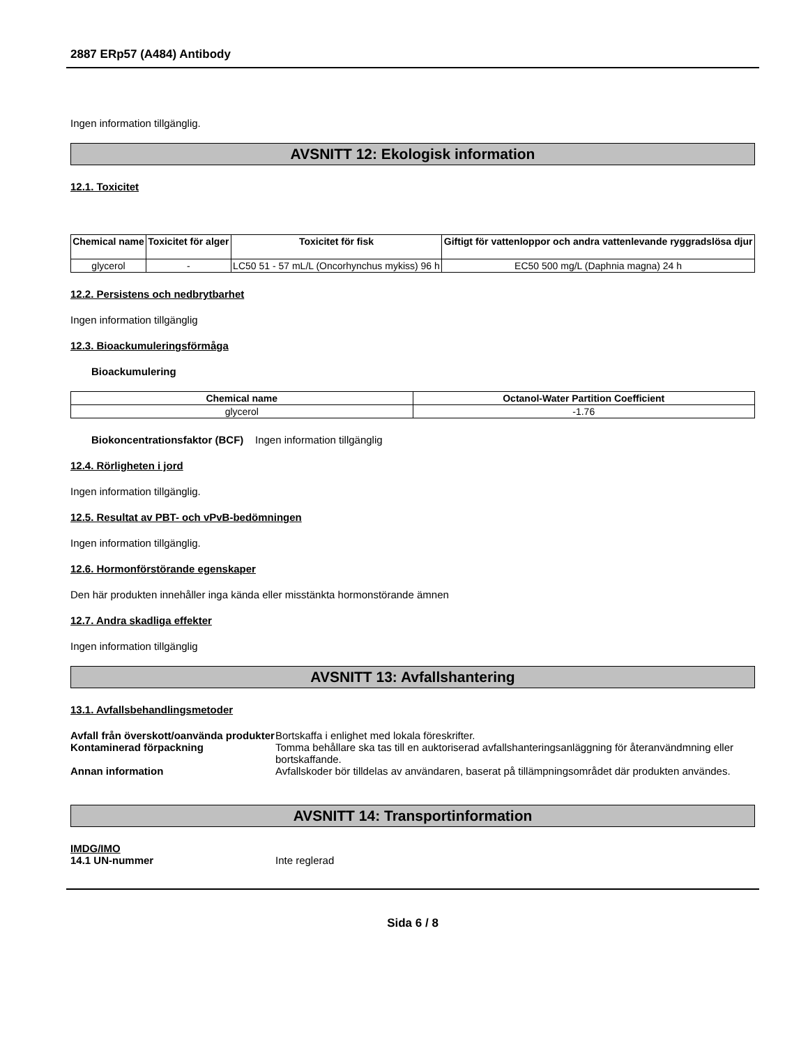2887 ERp57 (A484) Antibody
Ingen information tillgänglig.
AVSNITT 12: Ekologisk information
12.1. Toxicitet
| Chemical name | Toxicitet för alger | Toxicitet för fisk | Giftigt för vattenloppor och andra vattenlevande ryggradslösa djur |
| --- | --- | --- | --- |
| glycerol | - | LC50 51 - 57 mL/L (Oncorhynchus mykiss) 96 h | EC50 500 mg/L (Daphnia magna) 24 h |
12.2. Persistens och nedbrytbarhet
Ingen information tillgänglig
12.3. Bioackumuleringsförmåga
Bioackumulering
| Chemical name | Octanol-Water Partition Coefficient |
| --- | --- |
| glycerol | -1.76 |
Biokoncentrationsfaktor (BCF) Ingen information tillgänglig
12.4. Rörligheten i jord
Ingen information tillgänglig.
12.5. Resultat av PBT- och vPvB-bedömningen
Ingen information tillgänglig.
12.6. Hormonförstörande egenskaper
Den här produkten innehåller inga kända eller misstänkta hormonstörande ämnen
12.7. Andra skadliga effekter
Ingen information tillgänglig
AVSNITT 13: Avfallshantering
13.1. Avfallsbehandlingsmetoder
Avfall från överskott/oanvända produkter Bortskaffa i enlighet med lokala föreskrifter.
Kontaminerad förpackning Tomma behållare ska tas till en auktoriserad avfallshanteringsanläggning för återanvändmning eller bortskaffande.
Annan information Avfallskoder bör tilldelas av användaren, baserat på tillämpningsområdet där produkten användes.
AVSNITT 14: Transportinformation
IMDG/IMO
14.1 UN-nummer Inte reglerad
Sida 6 / 8